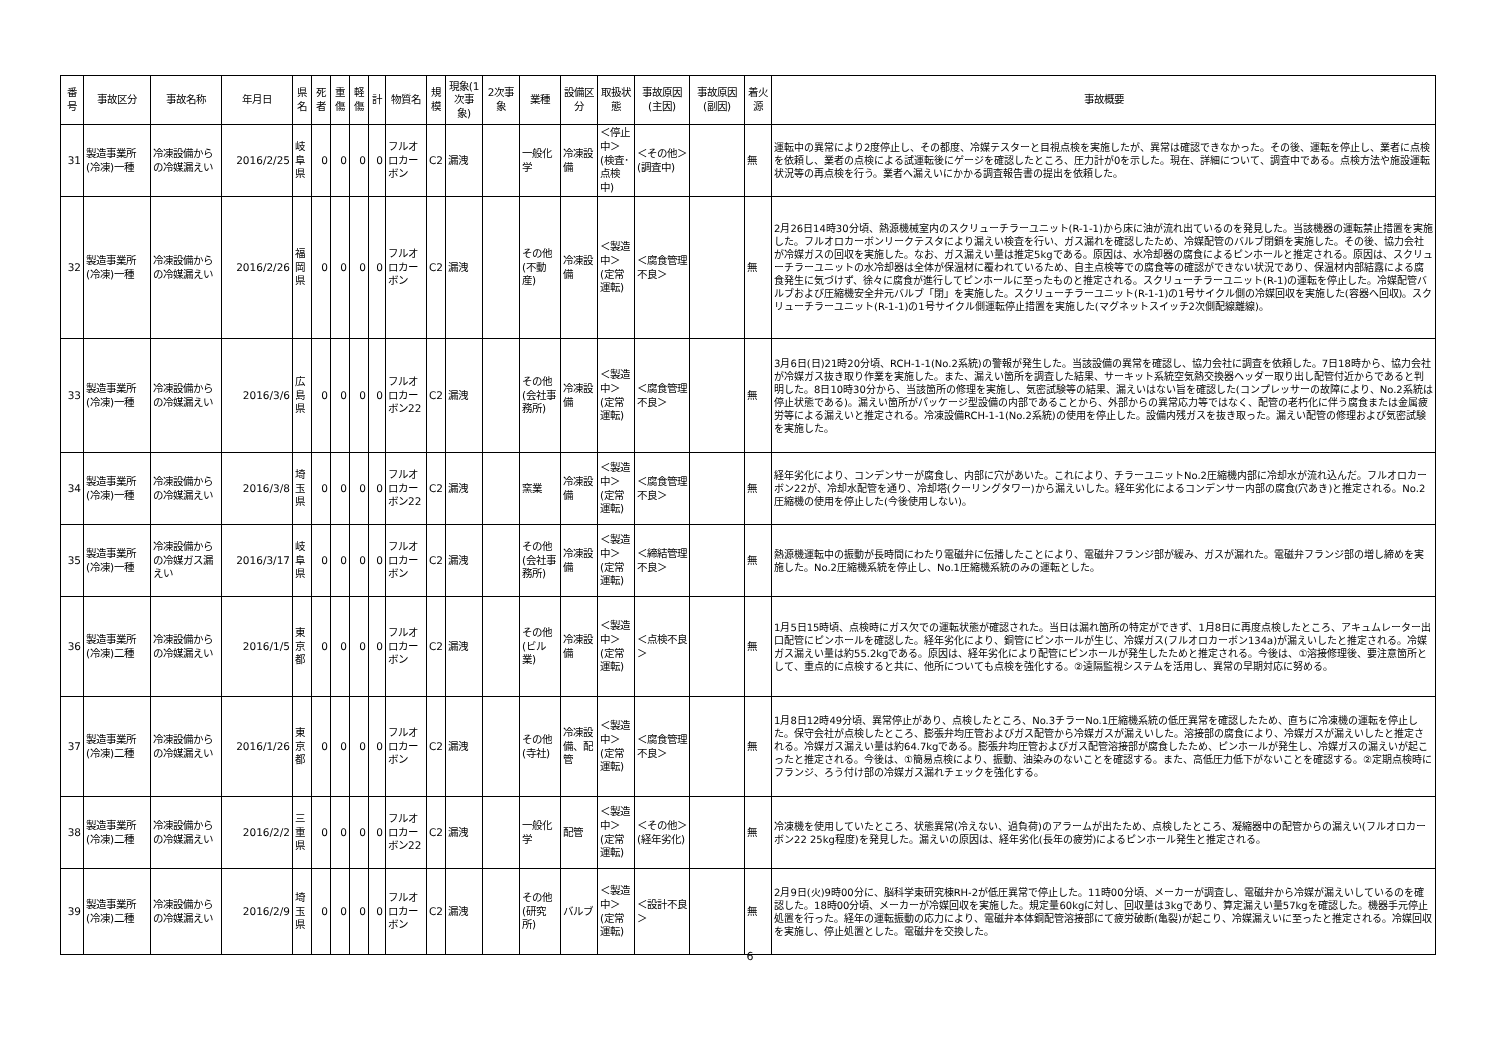| 番号 | 事故区分 | 事故名称 | 年月日 | 県名 | 死者 | 重傷 | 軽傷 | 計 | 物質名 | 規模 | 現象(1次事象) | 2次事象 | 業種 | 設備区分 | 取扱状態 | 事故原因(主因) | 事故原因(副因) | 着火源 | 事故概要 |
| --- | --- | --- | --- | --- | --- | --- | --- | --- | --- | --- | --- | --- | --- | --- | --- | --- | --- | --- | --- |
| 31 | 製造事業所(冷凍)一種 | 冷凍設備からの冷媒漏えい | 2016/2/25 | 岐阜県 | 0 | 0 | 0 | 0 | フルオロカーボン | C2 | 漏洩 | | 一般化学 | 冷凍設備 | ＜停止中＞(検査･点検中) | ＜その他＞(調査中) | | 無 | 運転中の異常により2度停止し、その都度、冷媒テスターと目視点検を実施したが、異常は確認できなかった。その後、運転を停止し、業者に点検を依頼し、業者の点検による試運転後にゲージを確認したところ、圧力計が0を示した。現在、詳細について、調査中である。点検方法や施設運転状況等の再点検を行う。業者へ漏えいにかかる調査報告書の提出を依頼した。 |
| 32 | 製造事業所(冷凍)一種 | 冷凍設備からの冷媒漏えい | 2016/2/26 | 福岡県 | 0 | 0 | 0 | 0 | フルオロカーボン | C2 | 漏洩 | | その他(不動産) | 冷凍設備 | ＜製造中＞(定常運転) | ＜腐食管理不良＞ | | 無 | 2月26日14時30分頃、熱源機械室内のスクリューチラーユニット(R-1-1)から床に油が流れ出ているのを発見した。当該機器の運転禁止措置を実施した。フルオロカーボンリークテスタにより漏えい検査を行い、ガス漏れを確認したため、冷媒配管のバルブ閉鎖を実施した。その後、協力会社が冷媒ガスの回収を実施した。なお、ガス漏えい量は推定5kgである。原因は、水冷却器の腐食によるピンホールと推定される。原因は、スクリューチラーユニットの水冷却器は全体が保温材に覆われているため、自主点検等での腐食等の確認ができない状況であり、保温材内部結露による腐食発生に気づけず、徐々に腐食が進行してピンホールに至ったものと推定される。スクリューチラーユニット(R-1)の運転を停止した。冷媒配管バルブおよび圧縮機安全弁元バルブ「閉」を実施した。スクリューチラーユニット(R-1-1)の1号サイクル側の冷媒回収を実施した(容器へ回収)。スクリューチラーユニット(R-1-1)の1号サイクル側運転停止措置を実施した(マグネットスイッチ2次側配線離線)。 |
| 33 | 製造事業所(冷凍)一種 | 冷凍設備からの冷媒漏えい | 2016/3/6 | 広島県 | 0 | 0 | 0 | 0 | フルオロカーボン22 | C2 | 漏洩 | | その他(会社事務所) | 冷凍設備 | ＜製造中＞(定常運転) | ＜腐食管理不良＞ | | 無 | 3月6日(日)21時20分頃、RCH-1-1(No.2系統)の警報が発生した。当該設備の異常を確認し、協力会社に調査を依頼した。7日18時から、協力会社が冷媒ガス抜き取り作業を実施した。また、漏えい箇所を調査した結果、サーキット系統空気熱交換器ヘッダー取り出し配管付近からであると判明した。8日10時30分から、当該箇所の修理を実施し、気密試験等の結果、漏えいはない旨を確認した(コンプレッサーの故障により、No.2系統は停止状態である)。漏えい箇所がパッケージ型設備の内部であることから、外部からの異常応力等ではなく、配管の老朽化に伴う腐食または金属疲労等による漏えいと推定される。冷凍設備RCH-1-1(No.2系統)の使用を停止した。設備内残ガスを抜き取った。漏えい配管の修理および気密試験を実施した。 |
| 34 | 製造事業所(冷凍)一種 | 冷凍設備からの冷媒漏えい | 2016/3/8 | 埼玉県 | 0 | 0 | 0 | 0 | フルオロカーボン22 | C2 | 漏洩 | | 窯業 | 冷凍設備 | ＜製造中＞(定常運転) | ＜腐食管理不良＞ | | 無 | 経年劣化により、コンデンサーが腐食し、内部に穴があいた。これにより、チラーユニットNo.2圧縮機内部に冷却水が流れ込んだ。フルオロカーボン22が、冷却水配管を通り、冷却塔(クーリングタワー)から漏えいした。経年劣化によるコンデンサー内部の腐食(穴あき)と推定される。No.2圧縮機の使用を停止した(今後使用しない)。 |
| 35 | 製造事業所(冷凍)一種 | 冷凍設備からの冷媒ガス漏えい | 2016/3/17 | 岐阜県 | 0 | 0 | 0 | 0 | フルオロカーボン | C2 | 漏洩 | | その他(会社事務所) | 冷凍設備 | ＜製造中＞(定常運転) | ＜締結管理不良＞ | | 無 | 熱源機運転中の振動が長時間にわたり電磁弁に伝播したことにより、電磁弁フランジ部が緩み、ガスが漏れた。電磁弁フランジ部の増し締めを実施した。No.2圧縮機系統を停止し、No.1圧縮機系統のみの運転とした。 |
| 36 | 製造事業所(冷凍)二種 | 冷凍設備からの冷媒漏えい | 2016/1/5 | 東京都 | 0 | 0 | 0 | 0 | フルオロカーボン | C2 | 漏洩 | | その他(ビル業) | 冷凍設備 | ＜製造中＞(定常運転) | ＜点検不良＞ | | 無 | 1月5日15時頃、点検時にガス欠での運転状態が確認された。当日は漏れ箇所の特定ができず、1月8日に再度点検したところ、アキュムレーター出口配管にピンホールを確認した。経年劣化により、銅管にピンホールが生じ、冷媒ガス(フルオロカーボン134a)が漏えいしたと推定される。冷媒ガス漏えい量は約55.2kgである。原因は、経年劣化により配管にピンホールが発生したためと推定される。今後は、①溶接修理後、要注意箇所として、重点的に点検すると共に、他所についても点検を強化する。②遠隔監視システムを活用し、異常の早期対応に努める。 |
| 37 | 製造事業所(冷凍)二種 | 冷凍設備からの冷媒漏えい | 2016/1/26 | 東京都 | 0 | 0 | 0 | 0 | フルオロカーボン | C2 | 漏洩 | | その他(寺社) | 冷凍設備、配管 | ＜製造中＞(定常運転) | ＜腐食管理不良＞ | | 無 | 1月8日12時49分頃、異常停止があり、点検したところ、No.3チラーNo.1圧縮機系統の低圧異常を確認したため、直ちに冷凍機の運転を停止した。保守会社が点検したところ、膨張弁均圧管およびガス配管から冷媒ガスが漏えいした。溶接部の腐食により、冷媒ガスが漏えいしたと推定される。冷媒ガス漏えい量は約64.7kgである。膨張弁均圧管およびガス配管溶接部が腐食したため、ピンホールが発生し、冷媒ガスの漏えいが起こったと推定される。今後は、①簡易点検により、振動、油染みのないことを確認する。また、高低圧力低下がないことを確認する。②定期点検時にフランジ、ろう付け部の冷媒ガス漏れチェックを強化する。 |
| 38 | 製造事業所(冷凍)二種 | 冷凍設備からの冷媒漏えい | 2016/2/2 | 三重県 | 0 | 0 | 0 | 0 | フルオロカーボン22 | C2 | 漏洩 | | 一般化学 | 配管 | ＜製造中＞(定常運転) | ＜その他＞(経年劣化) | | 無 | 冷凍機を使用していたところ、状態異常(冷えない、過負荷)のアラームが出たため、点検したところ、凝縮器中の配管からの漏えい(フルオロカーボン22 25kg程度)を発見した。漏えいの原因は、経年劣化(長年の疲労)によるピンホール発生と推定される。 |
| 39 | 製造事業所(冷凍)二種 | 冷凍設備からの冷媒漏えい | 2016/2/9 | 埼玉県 | 0 | 0 | 0 | 0 | フルオロカーボン | C2 | 漏洩 | | その他(研究所) | バルブ | ＜製造中＞(定常運転) | ＜設計不良＞ | | 無 | 2月9日(火)9時00分に、脳科学東研究棟RH-2が低圧異常で停止した。11時00分頃、メーカーが調査し、電磁弁から冷媒が漏えいしているのを確認した。18時00分頃、メーカーが冷媒回収を実施した。規定量60kgに対し、回収量は3kgであり、算定漏えい量57kgを確認した。機器手元停止処置を行った。経年の運転振動の応力により、電磁弁本体銅配管溶接部にて疲労破断(亀裂)が起こり、冷媒漏えいに至ったと推定される。冷媒回収を実施し、停止処置とした。電磁弁を交換した。 |
6